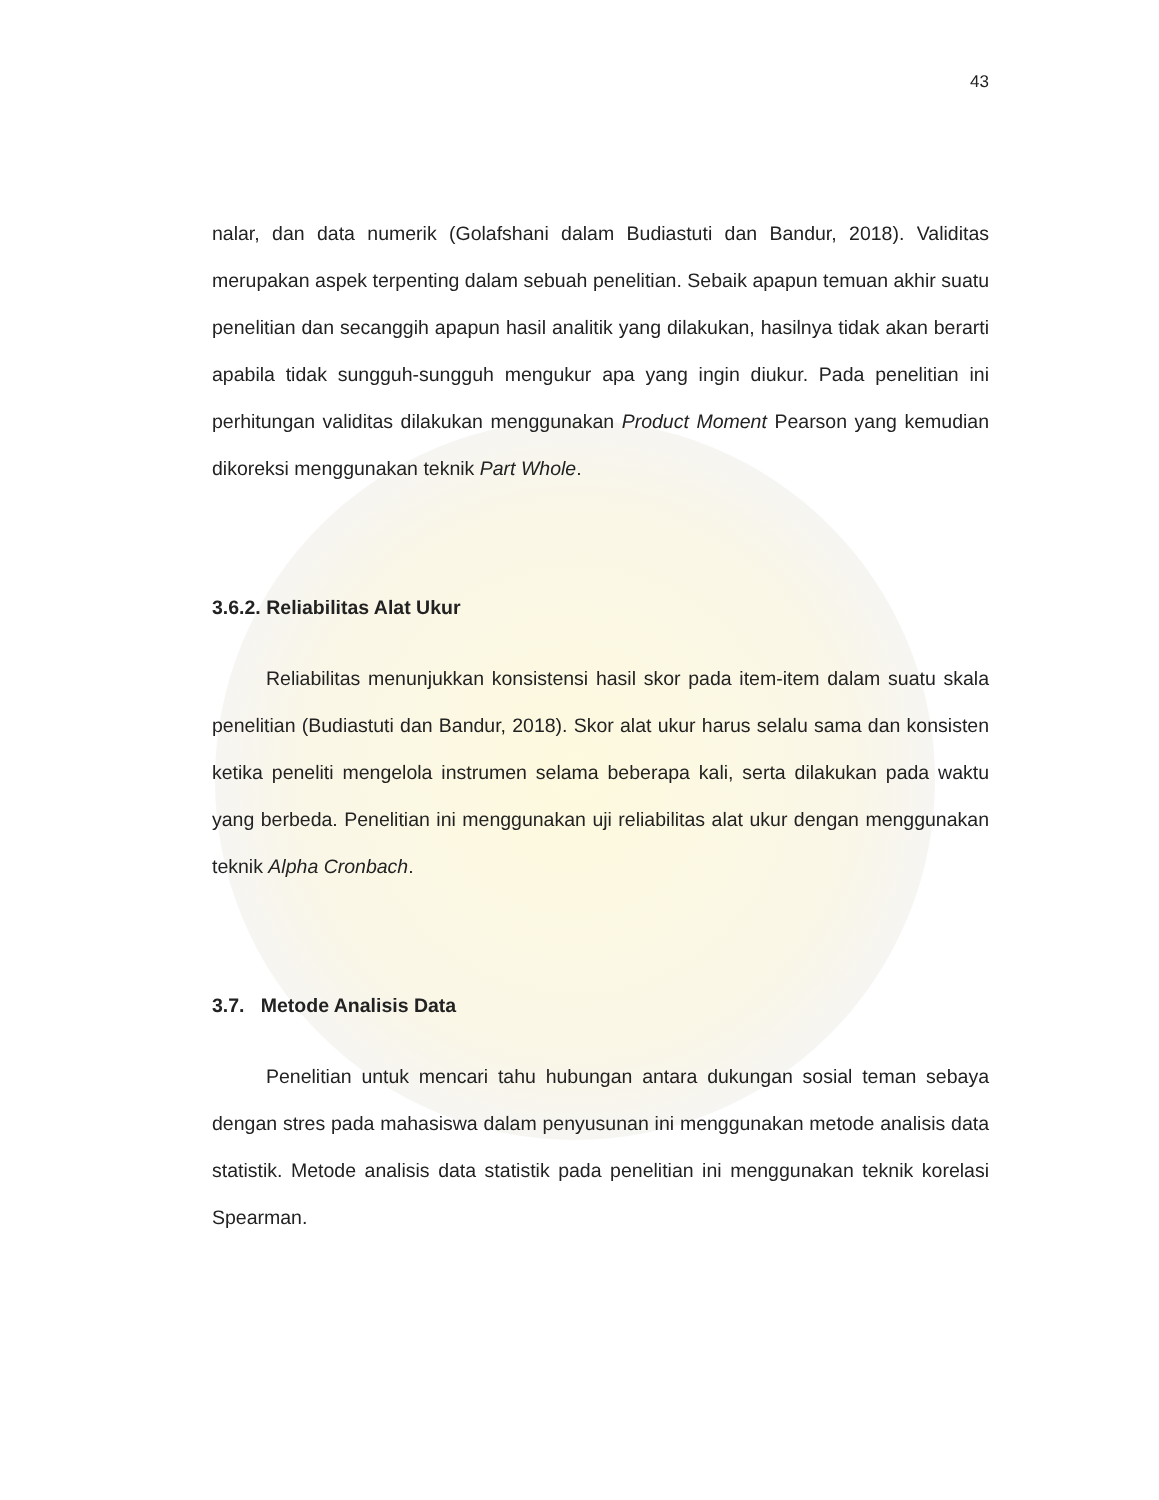43
nalar, dan data numerik (Golafshani dalam Budiastuti dan Bandur, 2018). Validitas merupakan aspek terpenting dalam sebuah penelitian. Sebaik apapun temuan akhir suatu penelitian dan secanggih apapun hasil analitik yang dilakukan, hasilnya tidak akan berarti apabila tidak sungguh-sungguh mengukur apa yang ingin diukur. Pada penelitian ini perhitungan validitas dilakukan menggunakan Product Moment Pearson yang kemudian dikoreksi menggunakan teknik Part Whole.
3.6.2. Reliabilitas Alat Ukur
Reliabilitas menunjukkan konsistensi hasil skor pada item-item dalam suatu skala penelitian (Budiastuti dan Bandur, 2018). Skor alat ukur harus selalu sama dan konsisten ketika peneliti mengelola instrumen selama beberapa kali, serta dilakukan pada waktu yang berbeda. Penelitian ini menggunakan uji reliabilitas alat ukur dengan menggunakan teknik Alpha Cronbach.
3.7. Metode Analisis Data
Penelitian untuk mencari tahu hubungan antara dukungan sosial teman sebaya dengan stres pada mahasiswa dalam penyusunan ini menggunakan metode analisis data statistik. Metode analisis data statistik pada penelitian ini menggunakan teknik korelasi Spearman.